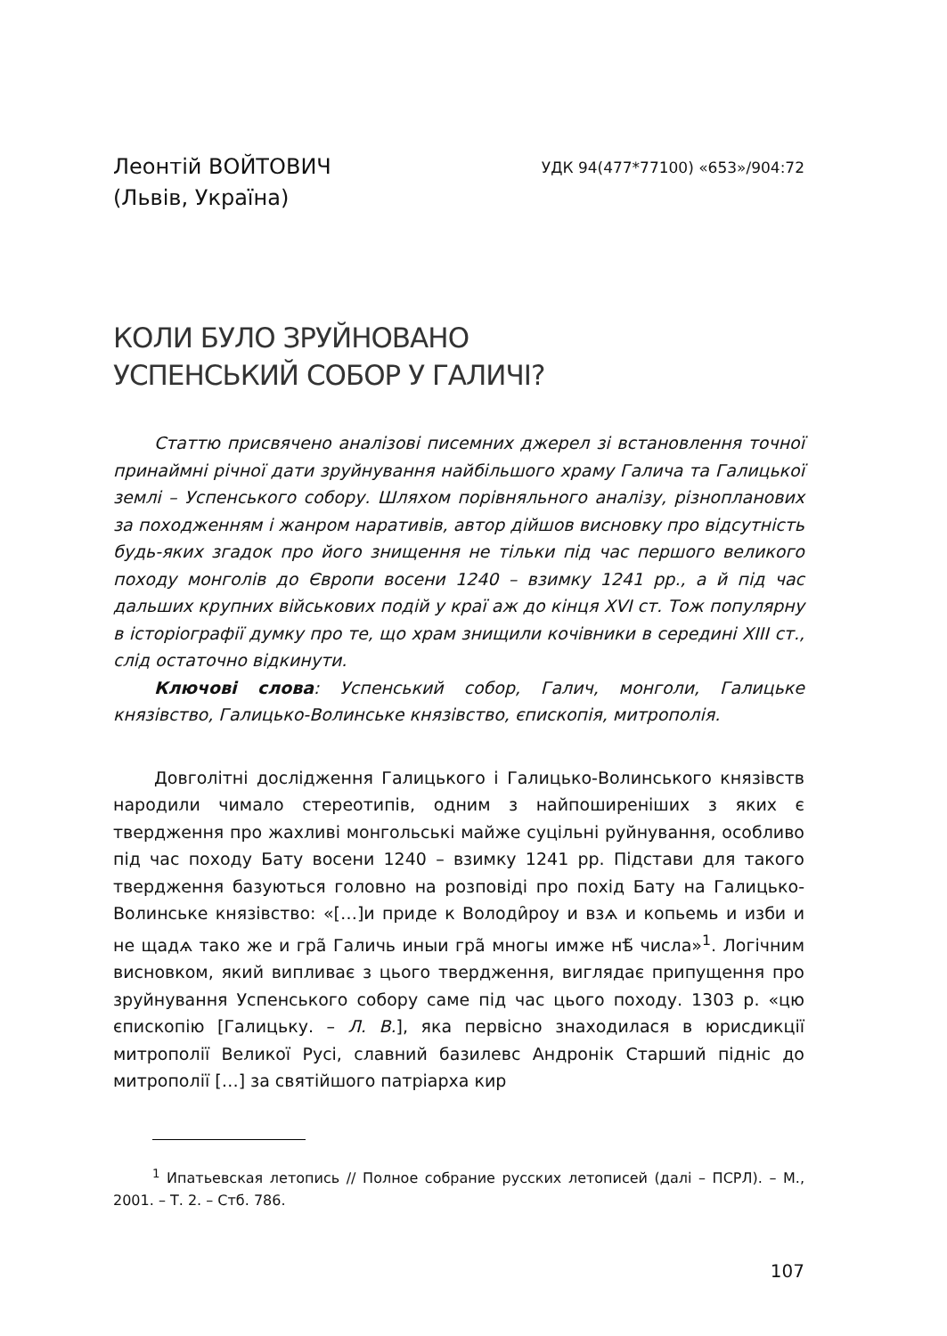Леонтій ВОЙТОВИЧ
(Львів, Україна)
УДК 94(477*77100) «653»/904:72
КОЛИ БУЛО ЗРУЙНОВАНО
УСПЕНСЬКИЙ СОБОР У ГАЛИЧІ?
Статтю присвячено аналізові писемних джерел зі встановлення точної принаймні річної дати зруйнування найбільшого храму Галича та Галицької землі – Успенського собору. Шляхом порівняльного аналізу, різнопланових за походженням і жанром наративів, автор дійшов висновку про відсутність будь-яких згадок про його знищення не тільки під час першого великого походу монголів до Європи восени 1240 – взимку 1241 рр., а й під час дальших крупних військових подій у краї аж до кінця XVI ст. Тож популярну в історіографії думку про те, що храм знищили кочівники в середині XIII ст., слід остаточно відкинути.
Ключові слова: Успенський собор, Галич, монголи, Галицьке князівство, Галицько-Волинське князівство, єпископія, митрополія.
Довголітні дослідження Галицького і Галицько-Волинського князівств народили чимало стереотипів, одним з найпоширеніших з яких є твердження про жахливі монгольські майже суцільні руйнування, особливо під час походу Бату восени 1240 – взимку 1241 рр. Підстави для такого твердження базуються головно на розповіді про похід Бату на Галицько-Волинське князівство: «[…]и приде к Володи̑роу и взѧ и копьемь и изби и не щадѧ тако же и гра̃ Галичь иныи гра̃ многы имже нѣ̃ числа»<sup>1</sup>. Логічним висновком, який випливає з цього твердження, виглядає припущення про зруйнування Успенського собору саме під час цього походу. 1303 р. «цю єпископію [Галицьку. – Л. В.], яка первісно знаходилася в юрисдикції митрополії Великої Русі, славний базилевс Андронік Старший підніс до митрополії […] за святійшого патріарха кир
<sup>1</sup> Ипатьевская летопись // Полное собрание русских летописей (далі – ПСРЛ). – М., 2001. – Т. 2. – Стб. 786.
107